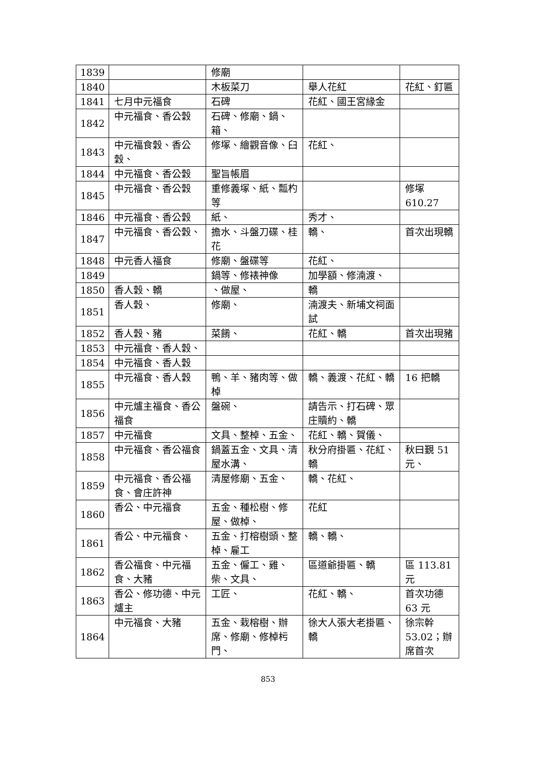| 1839 | | 修廟 | | |
| 1840 | | 木板菜刀 | 舉人花紅 | 花紅、釘匾 |
| 1841 | 七月中元福食 | 石碑 | 花紅、國王宮緣金 | |
| 1842 | 中元福食、香公穀 | 石碑、修廟、鍋、箱、 | | |
| 1843 | 中元福食穀、香公穀、 | 修塚、繪觀音像、臼 | 花紅、 | |
| 1844 | 中元福食、香公穀 | 聖旨帳眉 | | |
| 1845 | 中元福食、香公穀 | 重修義塚、紙、瓢杓等 | | 修塚 610.27 |
| 1846 | 中元福食、香公穀 | 紙、 | 秀才、 | |
| 1847 | 中元福食、香公穀、 | 擔水、斗盤刀碟、桂花 | 轎、 | 首次出現轎 |
| 1848 | 中元香人福食 | 修廟、盤碟等 | 花紅、 | |
| 1849 | | 鍋等、修裱神像 | 加學額、修湳渡、 | |
| 1850 | 香人穀、轎 | 、做屋、 | 轎 | |
| 1851 | 香人穀、 | 修廟、 | 湳渡夫、新埔文祠面試 | |
| 1852 | 香人穀、豬 | 菜餚、 | 花紅、轎 | 首次出現豬 |
| 1853 | 中元福食、香人穀、 | | | |
| 1854 | 中元福食、香人穀 | | | |
| 1855 | 中元福食、香人穀 | 鴨、羊、豬肉等、做棹 | 轎、義渡、花紅、轎 | 16 把轎 |
| 1856 | 中元爐主福食、香公福食 | 盤碗、 | 請告示、打石碑、眾庄贖約、轎 | |
| 1857 | 中元福食 | 文具、整棹、五金、 | 花紅、轎、賀儀、 | |
| 1858 | 中元福食、香公福食 | 鍋蓋五金、文具、清屋水溝、 | 秋分府掛匾、花紅、轎 | 秋曰覲 51 元、 |
| 1859 | 中元福食、香公福食、會庄許神 | 清屋修廟、五金、 | 轎、花紅、 | |
| 1860 | 香公、中元福食 | 五金、種松樹、修屋、做棹、 | 花紅 | |
| 1861 | 香公、中元福食、 | 五金、打榕樹頭、整棹、雇工 | 轎、轎、 | |
| 1862 | 香公福食、中元福食、大豬 | 五金、僱工、雞、柴、文具、 | 區道爺掛匾、轎 | 區 113.81 元 |
| 1863 | 香公、修功德、中元爐主 | 工匠、 | 花紅、轎、 | 首次功德 63 元 |
| 1864 | 中元福食、大豬 | 五金、栽榕樹、辦席、修廟、修棹杇門、 | 徐大人張大老掛匾、轎 | 徐宗幹 53.02；辦席首次 |
853